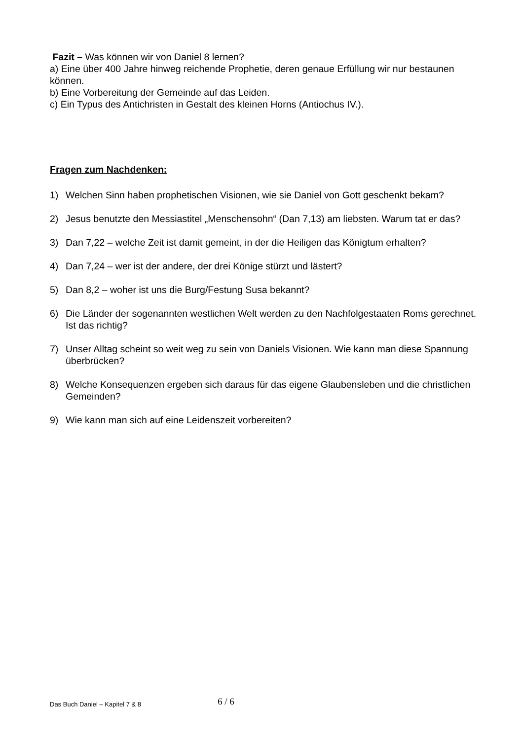Fazit – Was können wir von Daniel 8 lernen?
a) Eine über 400 Jahre hinweg reichende Prophetie, deren genaue Erfüllung wir nur bestaunen können.
b) Eine Vorbereitung der Gemeinde auf das Leiden.
c) Ein Typus des Antichristen in Gestalt des kleinen Horns (Antiochus IV.).
Fragen zum Nachdenken:
1) Welchen Sinn haben prophetischen Visionen, wie sie Daniel von Gott geschenkt bekam?
2) Jesus benutzte den Messiastitel „Menschensohn“ (Dan 7,13) am liebsten. Warum tat er das?
3) Dan 7,22 – welche Zeit ist damit gemeint, in der die Heiligen das Königtum erhalten?
4) Dan 7,24 – wer ist der andere, der drei Könige stürzt und lästert?
5) Dan 8,2 – woher ist uns die Burg/Festung Susa bekannt?
6) Die Länder der sogenannten westlichen Welt werden zu den Nachfolgestaaten Roms gerechnet. Ist das richtig?
7) Unser Alltag scheint so weit weg zu sein von Daniels Visionen. Wie kann man diese Spannung überbrücken?
8) Welche Konsequenzen ergeben sich daraus für das eigene Glaubensleben und die christlichen Gemeinden?
9) Wie kann man sich auf eine Leidenszeit vorbereiten?
Das Buch Daniel – Kapitel 7 & 8 6 / 6